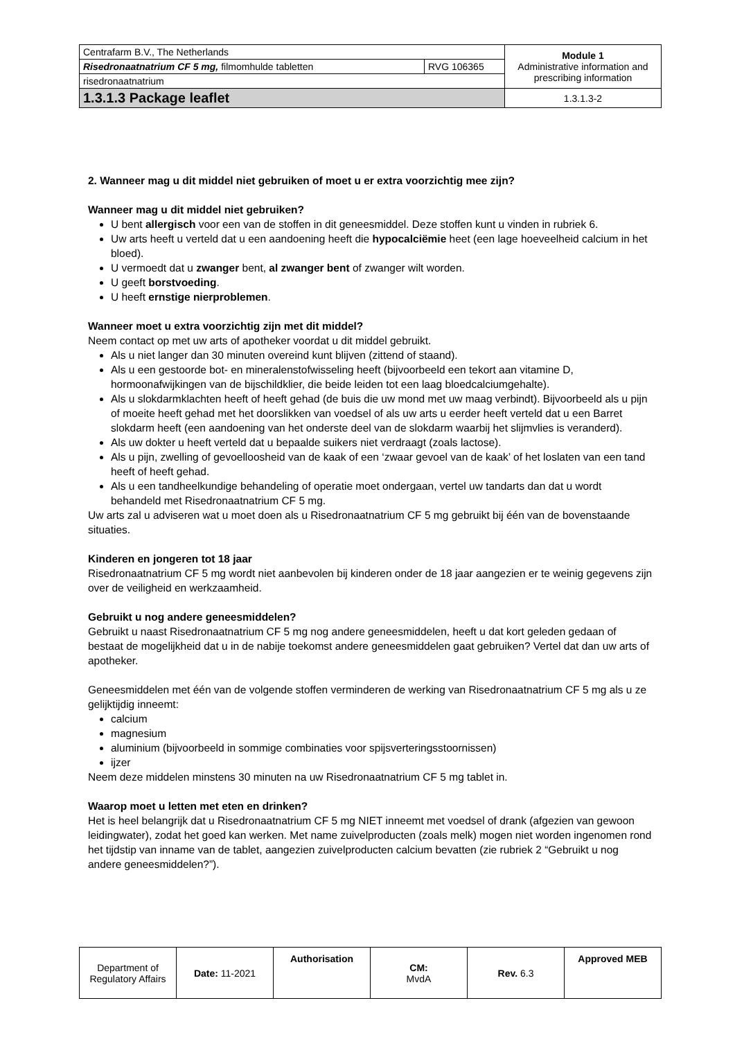| Centrafarm B.V., The Netherlands | | Module 1 Administrative information and prescribing information |
| Risedronaatnatrium CF 5 mg, filmomhulde tabletten | RVG 106365 | |
| risedronaatnatrium | | |
| 1.3.1.3 Package leaflet | | 1.3.1.3-2 |
2. Wanneer mag u dit middel niet gebruiken of moet u er extra voorzichtig mee zijn?
Wanneer mag u dit middel niet gebruiken?
U bent allergisch voor een van de stoffen in dit geneesmiddel. Deze stoffen kunt u vinden in rubriek 6.
Uw arts heeft u verteld dat u een aandoening heeft die hypocalciëmie heet (een lage hoeveelheid calcium in het bloed).
U vermoedt dat u zwanger bent, al zwanger bent of zwanger wilt worden.
U geeft borstvoeding.
U heeft ernstige nierproblemen.
Wanneer moet u extra voorzichtig zijn met dit middel?
Neem contact op met uw arts of apotheker voordat u dit middel gebruikt.
Als u niet langer dan 30 minuten overeind kunt blijven (zittend of staand).
Als u een gestoorde bot- en mineralenstofwisseling heeft (bijvoorbeeld een tekort aan vitamine D, hormoonafwijkingen van de bijschildklier, die beide leiden tot een laag bloedcalciumgehalte).
Als u slokdarmklachten heeft of heeft gehad (de buis die uw mond met uw maag verbindt). Bijvoorbeeld als u pijn of moeite heeft gehad met het doorslikken van voedsel of als uw arts u eerder heeft verteld dat u een Barret slokdarm heeft (een aandoening van het onderste deel van de slokdarm waarbij het slijmvlies is veranderd).
Als uw dokter u heeft verteld dat u bepaalde suikers niet verdraagt (zoals lactose).
Als u pijn, zwelling of gevoelloosheid van de kaak of een ‘zwaar gevoel van de kaak’ of het loslaten van een tand heeft of heeft gehad.
Als u een tandheelkundige behandeling of operatie moet ondergaan, vertel uw tandarts dan dat u wordt behandeld met Risedronaatnatrium CF 5 mg.
Uw arts zal u adviseren wat u moet doen als u Risedronaatnatrium CF 5 mg gebruikt bij één van de bovenstaande situaties.
Kinderen en jongeren tot 18 jaar
Risedronaatnatrium CF 5 mg wordt niet aanbevolen bij kinderen onder de 18 jaar aangezien er te weinig gegevens zijn over de veiligheid en werkzaamheid.
Gebruikt u nog andere geneesmiddelen?
Gebruikt u naast Risedronaatnatrium CF 5 mg nog andere geneesmiddelen, heeft u dat kort geleden gedaan of bestaat de mogelijkheid dat u in de nabije toekomst andere geneesmiddelen gaat gebruiken? Vertel dat dan uw arts of apotheker.
Geneesmiddelen met één van de volgende stoffen verminderen de werking van Risedronaatnatrium CF 5 mg als u ze gelijktijdig inneemt:
calcium
magnesium
aluminium (bijvoorbeeld in sommige combinaties voor spijsverteringsstoornissen)
ijzer
Neem deze middelen minstens 30 minuten na uw Risedronaatnatrium CF 5 mg tablet in.
Waarop moet u letten met eten en drinken?
Het is heel belangrijk dat u Risedronaatnatrium CF 5 mg NIET inneemt met voedsel of drank (afgezien van gewoon leidingwater), zodat het goed kan werken. Met name zuivelproducten (zoals melk) mogen niet worden ingenomen rond het tijdstip van inname van de tablet, aangezien zuivelproducten calcium bevatten (zie rubriek 2 “Gebruikt u nog andere geneesmiddelen?”).
| Department of Regulatory Affairs | Date: 11-2021 | Authorisation | CM: MvdA | Rev. 6.3 | Approved MEB |